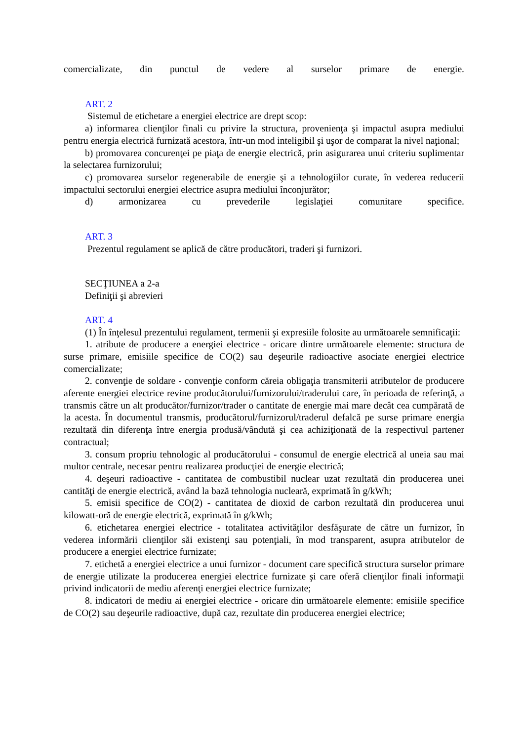comercializate, din punctul de vedere al surselor primare de energie.
ART. 2
Sistemul de etichetare a energiei electrice are drept scop:
a) informarea clienţilor finali cu privire la structura, provenienţa şi impactul asupra mediului pentru energia electrică furnizată acestora, într-un mod inteligibil şi uşor de comparat la nivel naţional;
b) promovarea concurenţei pe piaţa de energie electrică, prin asigurarea unui criteriu suplimentar la selectarea furnizorului;
c) promovarea surselor regenerabile de energie şi a tehnologiilor curate, în vederea reducerii impactului sectorului energiei electrice asupra mediului înconjurător;
d) armonizarea cu prevederile legislaţiei comunitare specifice.
ART. 3
Prezentul regulament se aplică de către producători, traderi şi furnizori.
SECŢIUNEA a 2-a
Definiţii şi abrevieri
ART. 4
(1) În înţelesul prezentului regulament, termenii şi expresiile folosite au următoarele semnificaţii:
1. atribute de producere a energiei electrice - oricare dintre următoarele elemente: structura de surse primare, emisiile specifice de CO(2) sau deşeurile radioactive asociate energiei electrice comercializate;
2. convenţie de soldare - convenţie conform căreia obligaţia transmiterii atributelor de producere aferente energiei electrice revine producătorului/furnizorului/traderului care, în perioada de referinţă, a transmis către un alt producător/furnizor/trader o cantitate de energie mai mare decât cea cumpărată de la acesta. În documentul transmis, producătorul/furnizorul/traderul defalcă pe surse primare energia rezultată din diferenţa între energia produsă/vândută şi cea achiziţionată de la respectivul partener contractual;
3. consum propriu tehnologic al producătorului - consumul de energie electrică al uneia sau mai multor centrale, necesar pentru realizarea producţiei de energie electrică;
4. deşeuri radioactive - cantitatea de combustibil nuclear uzat rezultată din producerea unei cantităţi de energie electrică, având la bază tehnologia nucleară, exprimată în g/kWh;
5. emisii specifice de CO(2) - cantitatea de dioxid de carbon rezultată din producerea unui kilowatt-oră de energie electrică, exprimată în g/kWh;
6. etichetarea energiei electrice - totalitatea activităţilor desfăşurate de către un furnizor, în vederea informării clienţilor săi existenţi sau potenţiali, în mod transparent, asupra atributelor de producere a energiei electrice furnizate;
7. etichetă a energiei electrice a unui furnizor - document care specifică structura surselor primare de energie utilizate la producerea energiei electrice furnizate şi care oferă clienţilor finali informaţii privind indicatorii de mediu aferenţi energiei electrice furnizate;
8. indicatori de mediu ai energiei electrice - oricare din următoarele elemente: emisiile specifice de CO(2) sau deşeurile radioactive, după caz, rezultate din producerea energiei electrice;